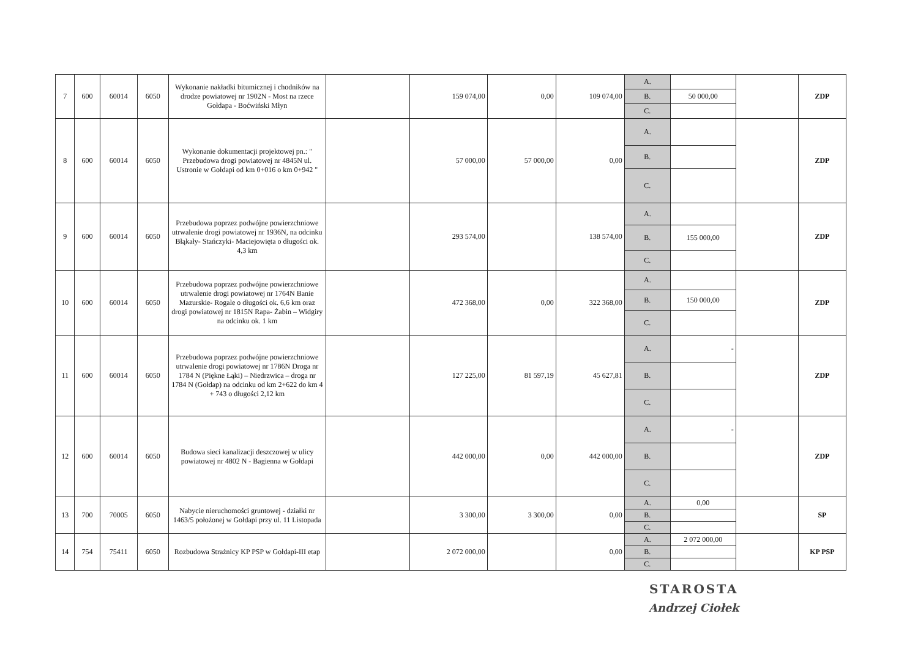| 7 | 600 | 60014 | 6050 | Wykonanie nakładki bitumicznej i chodników na drodze powiatowej nr 1902N - Most na rzece Gołdapa - Boćwiński Młyn | | 159 074,00 | 0,00 | 109 074,00 | A. | | | ZDP |
| | | | | | | | | | B. | 50 000,00 | | |
| | | | | | | | | | C. | | | |
| 8 | 600 | 60014 | 6050 | Wykonanie dokumentacji projektowej pn.: " Przebudowa drogi powiatowej nr 4845N ul. Ustronie w Gołdapi od km 0+016 o km 0+942 " | | 57 000,00 | 57 000,00 | 0,00 | A. | | | ZDP |
| | | | | | | | | | B. | | | |
| | | | | | | | | | C. | | | |
| 9 | 600 | 60014 | 6050 | Przebudowa poprzez podwójne powierzchniowe utrwalenie drogi powiatowej nr 1936N, na odcinku Błąkały- Stańczyki- Maciejowięta o długości ok. 4,3 km | | 293 574,00 | | 138 574,00 | A. | | | ZDP |
| | | | | | | | | | B. | 155 000,00 | | |
| | | | | | | | | | C. | | | |
| 10 | 600 | 60014 | 6050 | Przebudowa poprzez podwójne powierzchniowe utrwalenie drogi powiatowej nr 1764N Banie Mazurskie- Rogale o długości ok. 6,6 km oraz drogi powiatowej nr 1815N Rapa- Żabin – Widgiry na odcinku ok. 1 km | | 472 368,00 | 0,00 | 322 368,00 | A. | | | ZDP |
| | | | | | | | | | B. | 150 000,00 | | |
| | | | | | | | | | C. | | | |
| 11 | 600 | 60014 | 6050 | Przebudowa poprzez podwójne powierzchniowe utrwalenie drogi powiatowej nr 1786N Droga nr 1784 N (Piękne Łąki) – Niedrzwica – droga nr 1784 N (Gołdap) na odcinku od km 2+622 do km 4 + 743 o długości 2,12 km | | 127 225,00 | 81 597,19 | 45 627,81 | A. | - | | ZDP |
| | | | | | | | | | B. | | | |
| | | | | | | | | | C. | | | |
| 12 | 600 | 60014 | 6050 | Budowa sieci kanalizacji deszczowej w ulicy powiatowej nr 4802 N - Bagienna w Gołdapi | | 442 000,00 | 0,00 | 442 000,00 | A. | - | | ZDP |
| | | | | | | | | | B. | | | |
| | | | | | | | | | C. | | | |
| 13 | 700 | 70005 | 6050 | Nabycie nieruchomości gruntowej - działki nr 1463/5 położonej w Gołdapi przy ul. 11 Listopada | | 3 300,00 | 3 300,00 | 0,00 | A. | 0,00 | | SP |
| | | | | | | | | | B. | | | |
| | | | | | | | | | C. | | | |
| 14 | 754 | 75411 | 6050 | Rozbudowa Strażnicy KP PSP w Gołdapi-III etap | | 2 072 000,00 | | 0,00 | A. | 2 072 000,00 | | KP PSP |
| | | | | | | | | | B. | | | |
| | | | | | | | | | C. | | | |
STAROSTA
Andrzej Ciołek